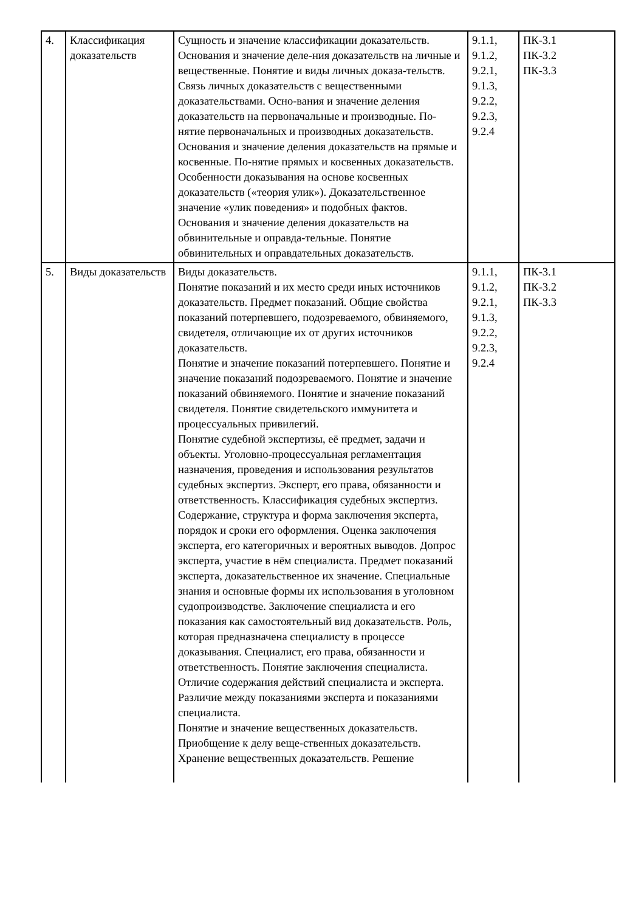| 4. | Классификация доказательств | Сущность и значение классификации доказательств. Основания и значение деле-ния доказательств на личные и вещественные. Понятие и виды личных доказа-тельств. Связь личных доказательств с вещественными доказательствами. Осно-вания и значение деления доказательств на первоначальные и производные. По-нятие первоначальных и производных доказательств. Основания и значение деления доказательств на прямые и косвенные. По-нятие прямых и косвенных доказательств. Особенности доказывания на основе косвенных доказательств («теория улик»). Доказательственное значение «улик поведения» и подобных фактов. Основания и значение деления доказательств на обвинительные и оправда-тельные. Понятие обвинительных и оправдательных доказательств. | 9.1.1, 9.1.2, 9.2.1, 9.1.3, 9.2.2, 9.2.3, 9.2.4 | ПК-3.1 ПК-3.2 ПК-3.3 |
| 5. | Виды доказательств | Виды доказательств. Понятие показаний и их место среди иных источников доказательств. Предмет показаний. Общие свойства показаний потерпевшего, подозреваемого, обвиняемого, свидетеля, отличающие их от других источников доказательств. Понятие и значение показаний потерпевшего. Понятие и значение показаний подозреваемого. Понятие и значение показаний обвиняемого. Понятие и значение показаний свидетеля. Понятие свидетельского иммунитета и процессуальных привилегий. Понятие судебной экспертизы, её предмет, задачи и объекты. Уголовно-процессуальная регламентация назначения, проведения и использования результатов судебных экспертиз. Эксперт, его права, обязанности и ответственность. Классификация судебных экспертиз. Содержание, структура и форма заключения эксперта, порядок и сроки его оформления. Оценка заключения эксперта, его категоричных и вероятных выводов. Допрос эксперта, участие в нём специалиста. Предмет показаний эксперта, доказательственное их значение. Специальные знания и основные формы их использования в уголовном судопроизводстве. Заключение специалиста и его показания как самостоятельный вид доказательств. Роль, которая предназначена специалисту в процессе доказывания. Специалист, его права, обязанности и ответственность. Понятие заключения специалиста. Отличие содержания действий специалиста и эксперта. Различие между показаниями эксперта и показаниями специалиста. Понятие и значение вещественных доказательств. Приобщение к делу веще-ственных доказательств. Хранение вещественных доказательств. Решение | 9.1.1, 9.1.2, 9.2.1, 9.1.3, 9.2.2, 9.2.3, 9.2.4 | ПК-3.1 ПК-3.2 ПК-3.3 |